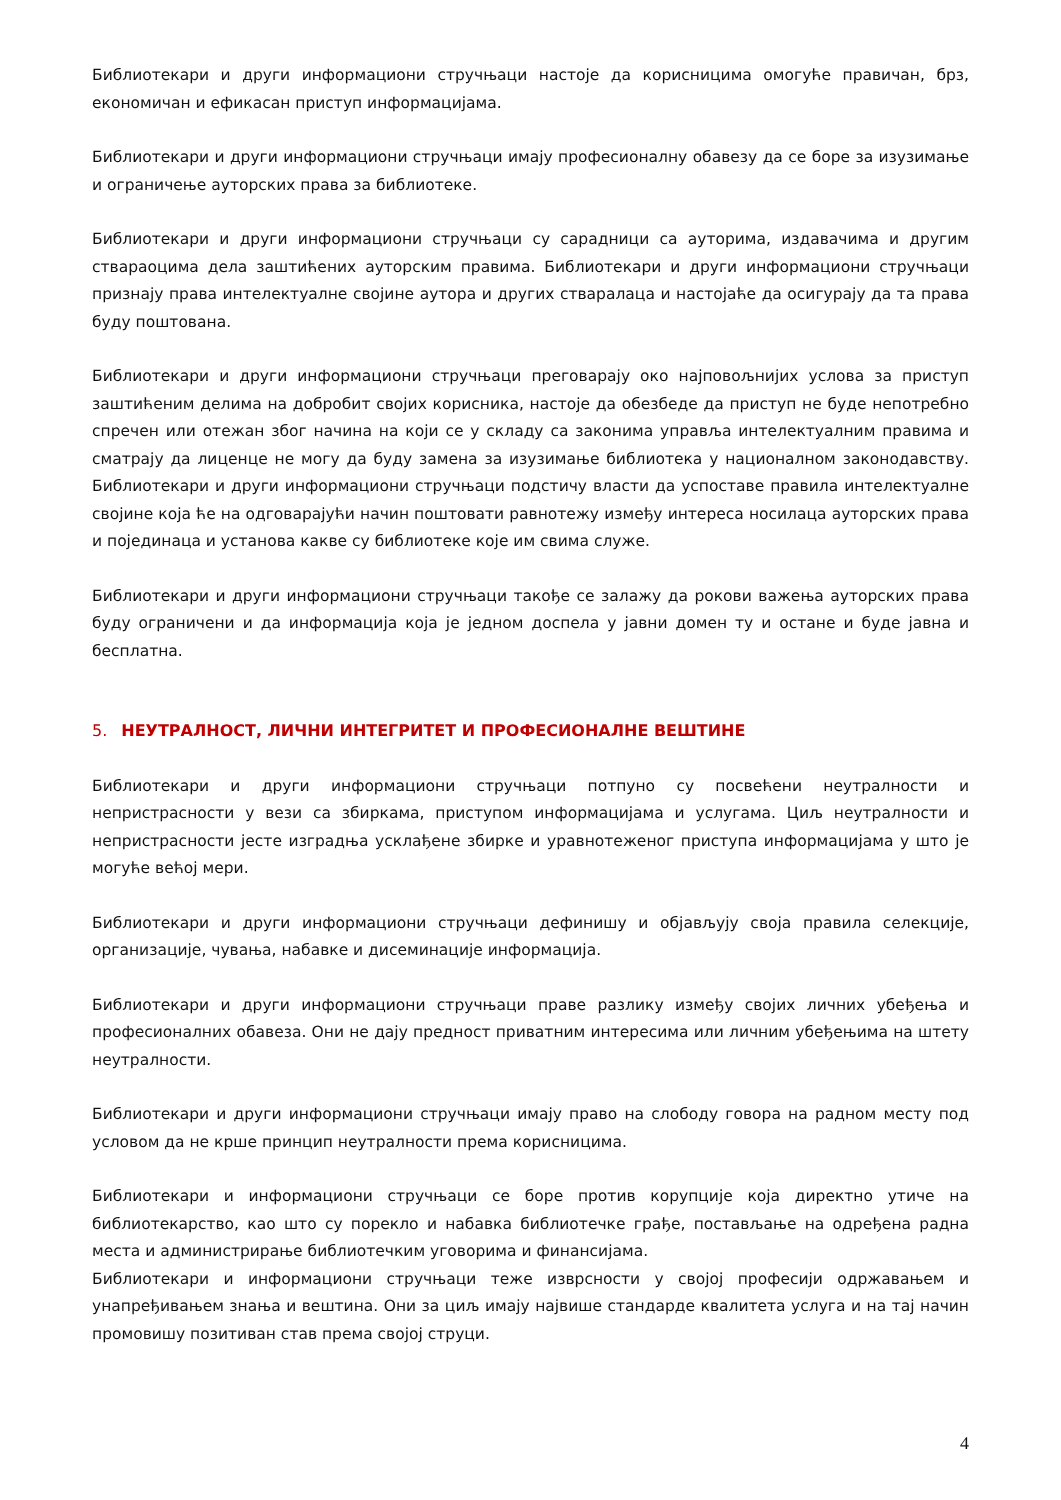Библиотекари и други информациони стручњаци настоје да корисницима омогуће правичан, брз, економичан и ефикасан приступ информацијама.
Библиотекари и други информациони стручњаци имају професионалну обавезу да се боре за изузимање и ограничење ауторских права за библиотеке.
Библиотекари и други информациони стручњаци су сарадници са ауторима, издавачима и другим ствараоцима дела заштићених ауторским правима. Библиотекари и други информациони стручњаци признају права интелектуалне својине аутора и других стваралаца и настојаће да осигурају да та права буду поштована.
Библиотекари и други информациони стручњаци преговарају око најповољнијих услова за приступ заштићеним делима на добробит својих корисника, настоје да обезбеде да приступ не буде непотребно спречен или отежан због начина на који се у складу са законима управља интелектуалним правима и сматрају да лиценце не могу да буду замена за изузимање библиотека у националном законодавству. Библиотекари и други информациони стручњаци подстичу власти да успоставе правила интелектуалне својине која ће на одговарајући начин поштовати равнотежу између интереса носилаца ауторских права и појединаца и установа какве су библиотеке које им свима служе.
Библиотекари и други информациони стручњаци такође се залажу да рокови важења ауторских права буду ограничени и да информација која је једном доспела у јавни домен ту и остане и буде јавна и бесплатна.
5. НЕУТРАЛНОСТ, ЛИЧНИ ИНТЕГРИТЕТ И ПРОФЕСИОНАЛНЕ ВЕШТИНЕ
Библиотекари и други информациони стручњаци потпуно су посвећени неутралности и непристрасности у вези са збиркама, приступом информацијама и услугама. Циљ неутралности и непристрасности јесте изградња усклађене збирке и уравнотеженог приступа информацијама у што је могуће већој мери.
Библиотекари и други информациони стручњаци дефинишу и објављују своја правила селекције, организације, чувања, набавке и дисеминације информација.
Библиотекари и други информациони стручњаци праве разлику између својих личних убеђења и професионалних обавеза. Они не дају предност приватним интересима или личним убеђењима на штету неутралности.
Библиотекари и други информациони стручњаци имају право на слободу говора на радном месту под условом да не крше принцип неутралности према корисницима.
Библиотекари и информациони стручњаци се боре против корупције која директно утиче на библиотекарство, као што су порекло и набавка библиотечке грађе, постављање на одређена радна места и администрирање библиотечким уговорима и финансијама.
Библиотекари и информациони стручњаци теже изврсности у својој професији одржавањем и унапређивањем знања и вештина. Они за циљ имају највише стандарде квалитета услуга и на тај начин промовишу позитиван став према својој струци.
4